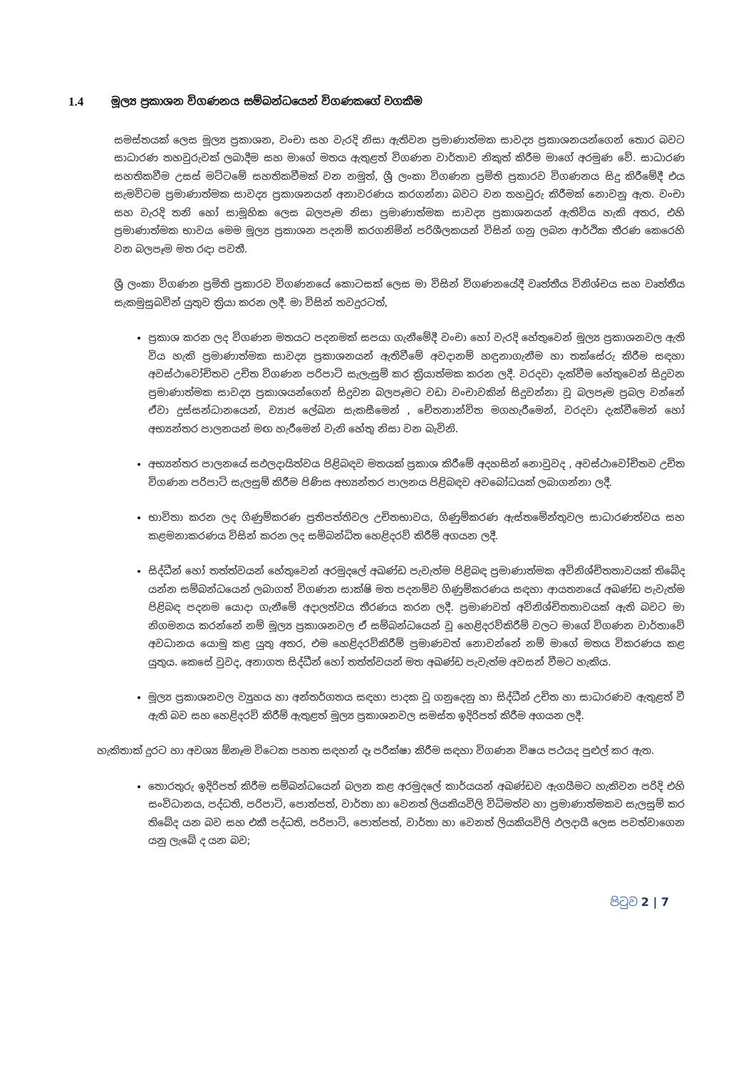1.4 මූල්‍ය ප්‍රකාශන විගණනය සම්බන්ධයෙන් විගණකගේ වගකීම
සමස්තයක් ලෙස මූල්‍ය ප්‍රකාශන, වංචා සහ වැරදි නිසා ඇතිවන ප්‍රමාණාත්මක සාවද්‍ය ප්‍රකාශනයන්ගෙන් තොර බවට සාධාරණ තහවුරුවක් ලබාදීම සහ මාගේ මතය ඇතුළත් විගණන වාර්තාව නිකුත් කිරීම මාගේ අරමුණ වේ. සාධාරණ සහතිකවීම උසස් මට්ටමේ සහතිකවීමක් වන නමුත්, ශ්‍රී ලංකා විගණන ප්‍රමිති ප්‍රකාරව විගණනය සිදු කිරීමේදී එය සැමවිටම ප්‍රමාණාත්මක සාවද්‍ය ප්‍රකාශනයන් අනාවරණය කරගන්නා බවට වන තහවුරු කිරීමක් නොවනු ඇත. වංචා සහ වැරදි තනි හෝ සාමූහික ලෙස බලපෑම නිසා ප්‍රමාණාත්මක සාවද්‍ය ප්‍රකාශනයන් ඇතිවිය හැකි අතර, එහි ප්‍රමාණාත්මක භාවය මෙම මූල්‍ය ප්‍රකාශන පදනම් කරගනිමින් පරිශීලකයන් විසින් ගනු ලබන ආර්ථික තීරණ කෙරෙහි වන බලපෑම මත රඳා පවතී.
ශ්‍රී ලංකා විගණන ප්‍රමිති ප්‍රකාරව විගණනයේ කොටසක් ලෙස මා විසින් විගණනයේදී වෘත්තීය විනිශ්චය සහ වෘත්තීය සැකමුසුබවින් යුතුව ක්‍රියා කරන ලදී. මා විසින් තවදුරටත්,
ප්‍රකාශ කරන ලද විගණන මතයට පදනමක් සපයා ගැනීමේදී වංචා හෝ වැරදි හේතුවෙන් මූල්‍ය ප්‍රකාශනවල ඇති විය හැකි ප්‍රමාණාත්මක සාවද්‍ය ප්‍රකාශනයන් ඇතිවීමේ අවදානම් හඳුනාගැනීම හා තක්සේරු කිරීම සඳහා අවස්ථාවෝචිතව උචිත විගණන පරිපාටි සැලැසුම් කර ක්‍රියාත්මක කරන ලදී. වරදවා දැක්වීම හේතුවෙන් සිදුවන ප්‍රමාණාත්මක සාවද්‍ය ප්‍රකාශයන්ගෙන් සිදුවන බලපෑමට වඩා වංචාවකින් සිදුවන්නා වූ බලපෑම ප්‍රබල වන්නේ ඒවා දුස්සන්ධානයෙන්, ව්‍යාජ ලේඛන සැකසීමෙන් , චේතනාන්විත මගහැරීමෙන්, වරදවා දැක්වීමෙන් හෝ අභ්‍යන්තර පාලනයන් මඟ හැරීමෙන් වැනි හේතු නිසා වන බැවිනි.
අභ්‍යන්තර පාලනයේ සඵලදායිත්වය පිළිබඳව මතයක් ප්‍රකාශ කිරීමේ අදහසින් නොවුවද , අවස්ථාවෝචිතව උචිත විගණන පරිපාටි සැලසුම් කිරීම පිණිස අභ්‍යන්තර පාලනය පිළිබඳව අවබෝධයක් ලබාගන්නා ලදී.
භාවිතා කරන ලද ගිණුම්කරණ ප්‍රතිපත්තිවල උචිතභාවය, ගිණුම්කරණ ඇස්තමේන්තුවල සාධාරණත්වය සහ කළමනාකරණය විසින් කරන ලද සම්බන්ධිත හෙළිදරව් කිරීම් අගයන ලදී.
සිද්ධීන් හෝ තත්ත්වයන් හේතුවෙන් අරමුදලේ අඛණ්ඩ පැවැත්ම පිළිබඳ ප්‍රමාණාත්මක අවිනිශ්චිතතාවයක් තිබේද යන්න සම්බන්ධයෙන් ලබාගත් විගණන සාක්ෂි මත පදනම්ව ගිණුම්කරණය සඳහා ආයතනයේ අඛණ්ඩ පැවැත්ම පිළිබඳ පදනම යොදා ගැනීමේ අදාලත්වය තීරණය කරන ලදී. ප්‍රමාණවත් අවිනිශ්චිතතාවයක් ඇති බවට මා නිගමනය කරන්නේ නම් මූල්‍ය ප්‍රකාශනවල ඒ සම්බන්ධයෙන් වූ හෙළිදරව්කිරීම් වලට මාගේ විගණන වාර්තාවේ අවධානය යොමු කළ යුතු අතර, එම හෙළිදරව්කිරීම් ප්‍රමාණවත් නොවන්නේ නම් මාගේ මතය විකරණය කළ යුතුය. කෙසේ වුවද, අනාගත සිද්ධීන් හෝ තත්ත්වයන් මත අඛණ්ඩ පැවැත්ම අවසන් වීමට හැකිය.
මූල්‍ය ප්‍රකාශනවල ව්‍යුහය හා අන්තර්ගතය සඳහා පාදක වූ ගනුදෙනු හා සිද්ධීන් උචිත හා සාධාරණව ඇතුළත් වී ඇති බව සහ හෙළිදරව් කිරීම් ඇතුළත් මූල්‍ය ප්‍රකාශනවල සමස්ත ඉදිරිපත් කිරීම අගයන ලදී.
හැකිතාක් දුරට හා අවශ්‍ය ඕනෑම විටෙක පහත සඳහන් දෑ පරීක්ෂා කිරීම සඳහා විගණන විෂය පථයද පුළුල් කර ඇත.
තොරතුරු ඉදිරිපත් කිරීම සම්බන්ධයෙන් බලන කළ අරමුදලේ කාර්යයන් අඛණ්ඩව ඇගයීමට හැකිවන පරිදි එහි සංවිධානය, පද්ධති, පරිපාටි, පොත්පත්, වාර්තා හා වෙනත් ලියකියවිලි විධිමත්ව හා ප්‍රමාණාත්මකව සැලසුම් කර තිබේද යන බව සහ එකී පද්ධති, පරිපාටි, පොත්පත්, වාර්තා හා වෙනත් ලියකියවිලි ඵලදායී ලෙස පවත්වාගෙන යනු ලැබේ ද යන බව;
පිටුව 2 | 7